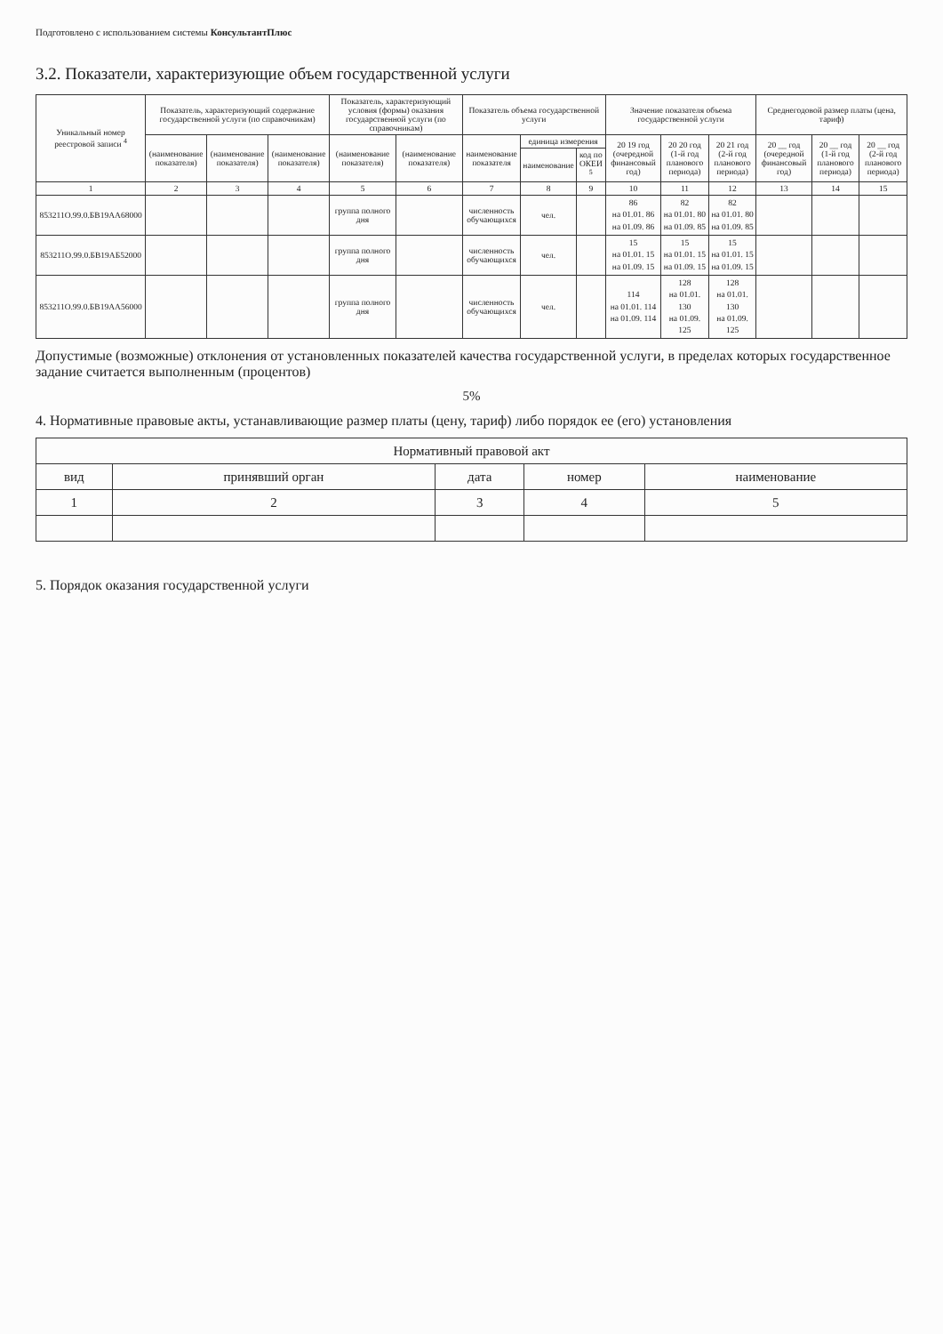Подготовлено с использованием системы КонсультантПлюс
3.2. Показатели, характеризующие объем государственной услуги
| Уникальный номер реестровой записи <sup>4</sup> | Показатель, характеризующий содержание государственной услуги (по справочникам) | | | Показатель, характеризующий условия (формы) оказания государственной услуги (по справочникам) | | Показатель объема государственной услуги | | | Значение показателя объема государственной услуги | | | Среднегодовой размер платы (цена, тариф) | | |
| --- | --- | --- | --- | --- | --- | --- | --- | --- | --- | --- | --- | --- | --- | --- |
| | (наименование показателя) | (наименование показателя) | (наименование показателя) | (наименование показателя) | (наименование показателя) | наименование показателя | единица измерения | | 20 19 год (очередной финансовый год) | 20 20 год (1-й год планового периода) | 20 21 год (2-й год планового периода) | 20 __ год (очередной финансовый год) | 20 __ год (1-й год планового периода) | 20 __ год (2-й год планового периода) |
| | | | | | | | наименование | код по ОКЕИ <sup>5</sup> | | | | | | |
| 1 | 2 | 3 | 4 | 5 | 6 | 7 | 8 | 9 | 10 | 11 | 12 | 13 | 14 | 15 |
| 853211О.99.0.БВ19АА68000 | | | | группа полного дня | | численность обучающихся | чел. | | 86 на 01.01. 86 на 01.09. 86 | 82 на 01.01. 80 на 01.09. 85 | 82 на 01.01. 80 на 01.09. 85 | | | |
| 853211О.99.0.БВ19АБ52000 | | | | группа полного дня | | численность обучающихся | чел. | | 15 на 01.01. 15 на 01.09. 15 | 15 на 01.01. 15 на 01.09. 15 | 15 на 01.01. 15 на 01.09. 15 | | | |
| 853211О.99.0.БВ19АА56000 | | | | группа полного дня | | численность обучающихся | чел. | | 114 на 01.01. 114 на 01.09. 114 | 128 на 01.01. 130 на 01.09. 125 | 128 на 01.01. 130 на 01.09. 125 | | | |
Допустимые (возможные) отклонения от установленных показателей качества государственной услуги, в пределах которых государственное задание считается выполненным (процентов)
5%
4. Нормативные правовые акты, устанавливающие размер платы (цену, тариф) либо порядок ее (его) установления
| Нормативный правовой акт | | | | |
| --- | --- | --- | --- | --- |
| вид | принявший орган | дата | номер | наименование |
| 1 | 2 | 3 | 4 | 5 |
5. Порядок оказания государственной услуги